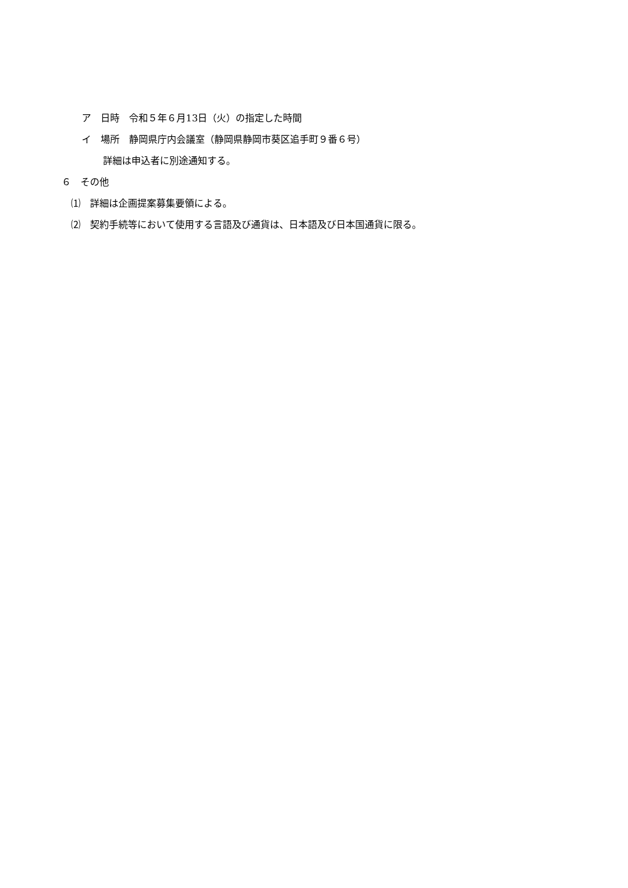ア　日時　令和５年６月13日（火）の指定した時間
イ　場所　静岡県庁内会議室（静岡県静岡市葵区追手町９番６号）
詳細は申込者に別途通知する。
６　その他
⑴　詳細は企画提案募集要領による。
⑵　契約手続等において使用する言語及び通貨は、日本語及び日本国通貨に限る。